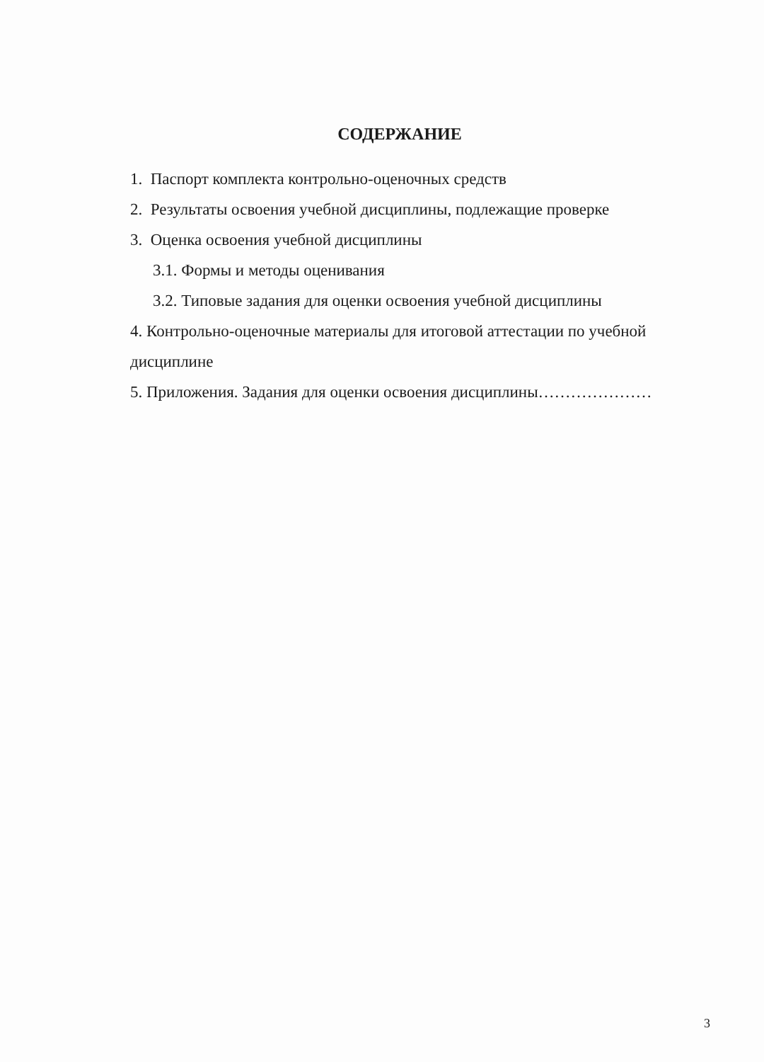СОДЕРЖАНИЕ
1. Паспорт комплекта контрольно-оценочных средств
2. Результаты освоения учебной дисциплины, подлежащие проверке
3. Оценка освоения учебной дисциплины
3.1. Формы и методы оценивания
3.2. Типовые задания для оценки освоения учебной дисциплины
4. Контрольно-оценочные материалы для итоговой аттестации по учебной дисциплине
5. Приложения. Задания для оценки освоения дисциплины…………………
3